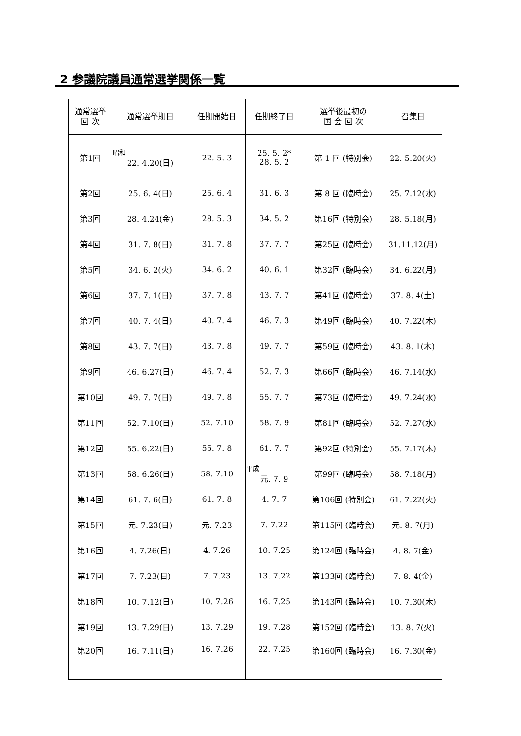2 参議院議員通常選挙関係一覧
| 通常選挙 回 次 | 通常選挙期日 | 任期開始日 | 任期終了日 | 選挙後最初の 国 会 回 次 | 召集日 |
| --- | --- | --- | --- | --- | --- |
| 第1回 | 昭和 22. 4.20(日) | 22. 5. 3 | 25. 5. 2* 28. 5. 2 | 第 1 回 (特別会) | 22. 5.20(火) |
| 第2回 | 25. 6. 4(日) | 25. 6. 4 | 31. 6. 3 | 第 8 回 (臨時会) | 25. 7.12(水) |
| 第3回 | 28. 4.24(金) | 28. 5. 3 | 34. 5. 2 | 第16回 (特別会) | 28. 5.18(月) |
| 第4回 | 31. 7. 8(日) | 31. 7. 8 | 37. 7. 7 | 第25回 (臨時会) | 31.11.12(月) |
| 第5回 | 34. 6. 2(火) | 34. 6. 2 | 40. 6. 1 | 第32回 (臨時会) | 34. 6.22(月) |
| 第6回 | 37. 7. 1(日) | 37. 7. 8 | 43. 7. 7 | 第41回 (臨時会) | 37. 8. 4(土) |
| 第7回 | 40. 7. 4(日) | 40. 7. 4 | 46. 7. 3 | 第49回 (臨時会) | 40. 7.22(木) |
| 第8回 | 43. 7. 7(日) | 43. 7. 8 | 49. 7. 7 | 第59回 (臨時会) | 43. 8. 1(木) |
| 第9回 | 46. 6.27(日) | 46. 7. 4 | 52. 7. 3 | 第66回 (臨時会) | 46. 7.14(水) |
| 第10回 | 49. 7. 7(日) | 49. 7. 8 | 55. 7. 7 | 第73回 (臨時会) | 49. 7.24(水) |
| 第11回 | 52. 7.10(日) | 52. 7.10 | 58. 7. 9 | 第81回 (臨時会) | 52. 7.27(水) |
| 第12回 | 55. 6.22(日) | 55. 7. 8 | 61. 7. 7 | 第92回 (特別会) | 55. 7.17(木) |
| 第13回 | 58. 6.26(日) | 58. 7.10 | 平成 元. 7. 9 | 第99回 (臨時会) | 58. 7.18(月) |
| 第14回 | 61. 7. 6(日) | 61. 7. 8 | 4. 7. 7 | 第106回 (特別会) | 61. 7.22(火) |
| 第15回 | 元. 7.23(日) | 元. 7.23 | 7. 7.22 | 第115回 (臨時会) | 元. 8. 7(月) |
| 第16回 | 4. 7.26(日) | 4. 7.26 | 10. 7.25 | 第124回 (臨時会) | 4. 8. 7(金) |
| 第17回 | 7. 7.23(日) | 7. 7.23 | 13. 7.22 | 第133回 (臨時会) | 7. 8. 4(金) |
| 第18回 | 10. 7.12(日) | 10. 7.26 | 16. 7.25 | 第143回 (臨時会) | 10. 7.30(木) |
| 第19回 | 13. 7.29(日) | 13. 7.29 | 19. 7.28 | 第152回 (臨時会) | 13. 8. 7(火) |
| 第20回 | 16. 7.11(日) | 16. 7.26 | 22. 7.25 | 第160回 (臨時会) | 16. 7.30(金) |